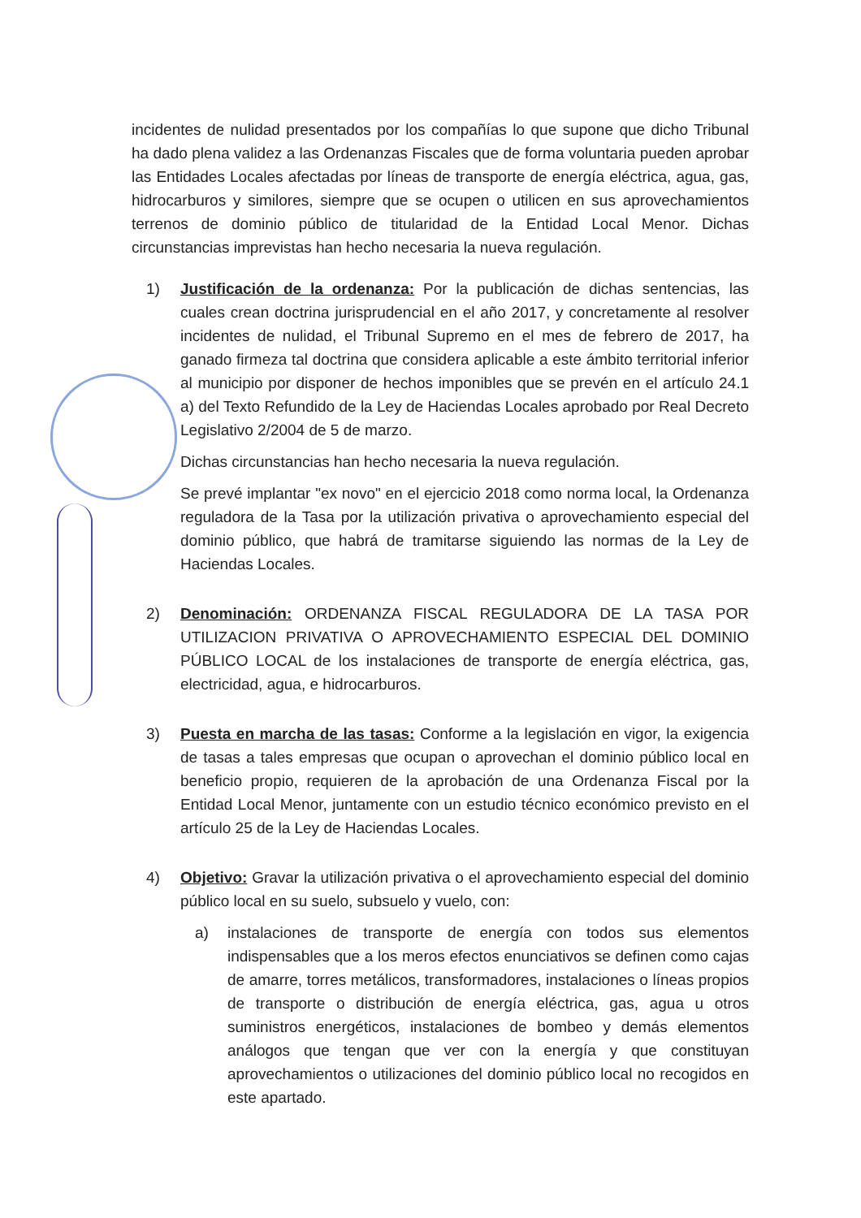incidentes de nulidad presentados por los compañías lo que supone que dicho Tribunal ha dado plena validez a las Ordenanzas Fiscales que de forma voluntaria pueden aprobar las Entidades Locales afectadas por líneas de transporte de energía eléctrica, agua, gas, hidrocarburos y similores, siempre que se ocupen o utilicen en sus aprovechamientos terrenos de dominio público de titularidad de la Entidad Local Menor. Dichas circunstancias imprevistas han hecho necesaria la nueva regulación.
1) Justificación de la ordenanza: Por la publicación de dichas sentencias, las cuales crean doctrina jurisprudencial en el año 2017, y concretamente al resolver incidentes de nulidad, el Tribunal Supremo en el mes de febrero de 2017, ha ganado firmeza tal doctrina que considera aplicable a este ámbito territorial inferior al municipio por disponer de hechos imponibles que se prevén en el artículo 24.1 a) del Texto Refundido de la Ley de Haciendas Locales aprobado por Real Decreto Legislativo 2/2004 de 5 de marzo.
Dichas circunstancias han hecho necesaria la nueva regulación.
Se prevé implantar "ex novo" en el ejercicio 2018 como norma local, la Ordenanza reguladora de la Tasa por la utilización privativa o aprovechamiento especial del dominio público, que habrá de tramitarse siguiendo las normas de la Ley de Haciendas Locales.
2) Denominación: ORDENANZA FISCAL REGULADORA DE LA TASA POR UTILIZACION PRIVATIVA O APROVECHAMIENTO ESPECIAL DEL DOMINIO PÚBLICO LOCAL de los instalaciones de transporte de energía eléctrica, gas, electricidad, agua, e hidrocarburos.
3) Puesta en marcha de las tasas: Conforme a la legislación en vigor, la exigencia de tasas a tales empresas que ocupan o aprovechan el dominio público local en beneficio propio, requieren de la aprobación de una Ordenanza Fiscal por la Entidad Local Menor, juntamente con un estudio técnico económico previsto en el artículo 25 de la Ley de Haciendas Locales.
4) Objetivo: Gravar la utilización privativa o el aprovechamiento especial del dominio público local en su suelo, subsuelo y vuelo, con:
a) instalaciones de transporte de energía con todos sus elementos indispensables que a los meros efectos enunciativos se definen como cajas de amarre, torres metálicos, transformadores, instalaciones o líneas propios de transporte o distribución de energía eléctrica, gas, agua u otros suministros energéticos, instalaciones de bombeo y demás elementos análogos que tengan que ver con la energía y que constituyan aprovechamientos o utilizaciones del dominio público local no recogidos en este apartado.